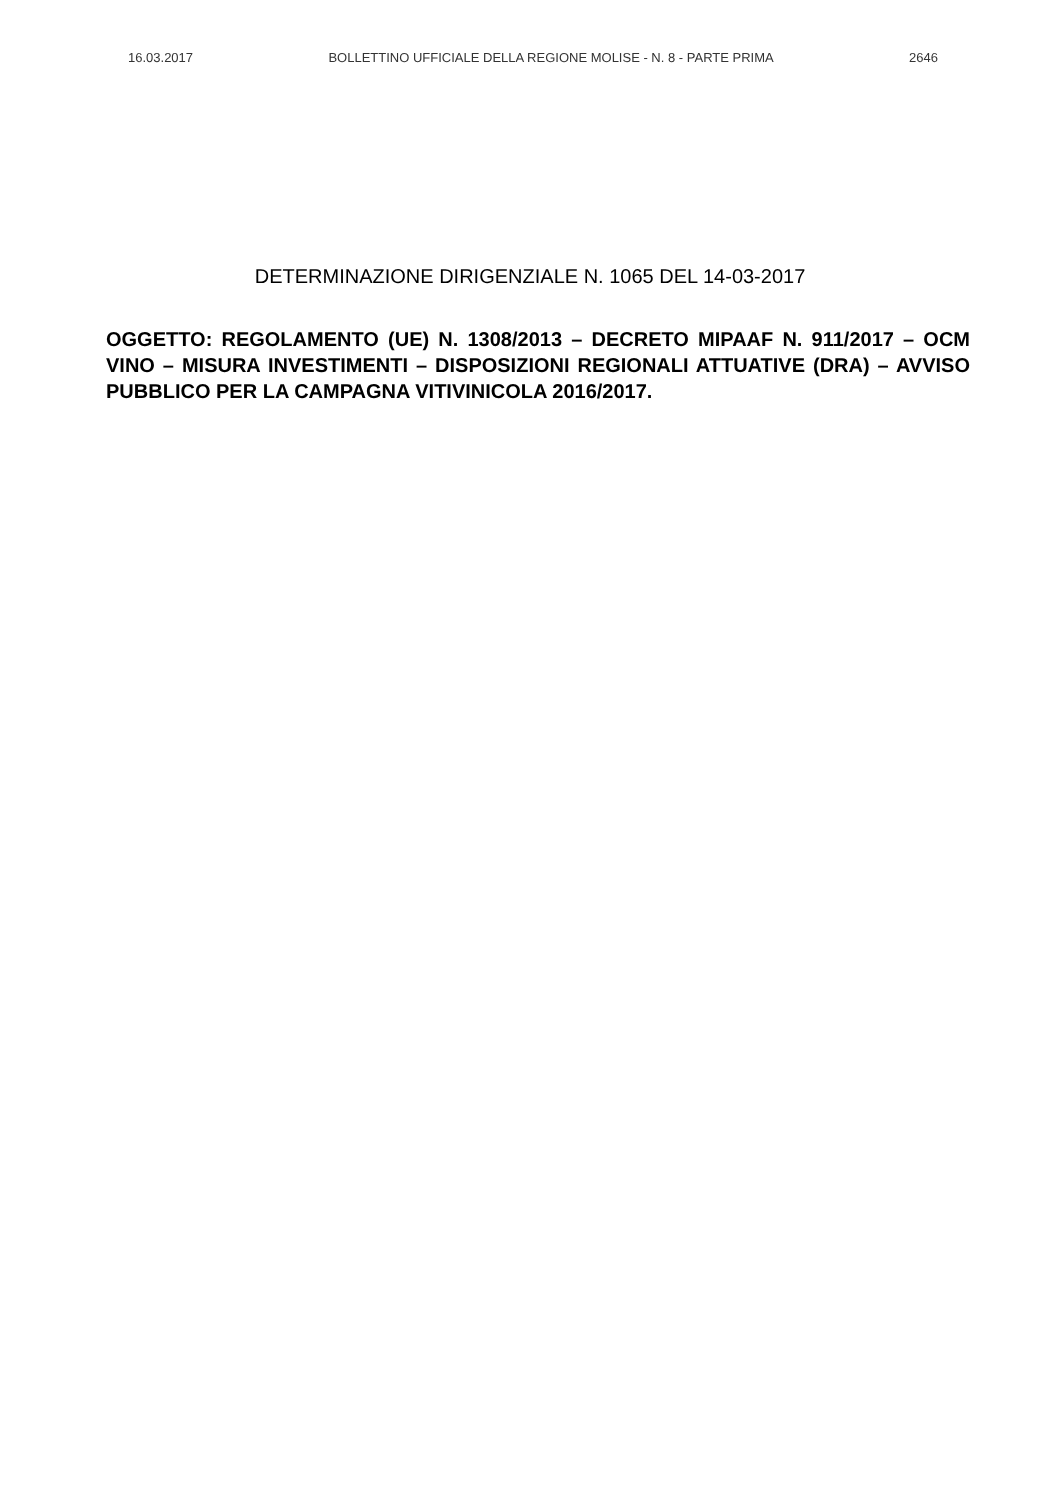16.03.2017 BOLLETTINO UFFICIALE DELLA REGIONE MOLISE - N. 8 - PARTE PRIMA 2646
DETERMINAZIONE DIRIGENZIALE N. 1065 DEL 14-03-2017
OGGETTO: REGOLAMENTO (UE) N. 1308/2013 – DECRETO MIPAAF N. 911/2017 – OCM VINO – MISURA INVESTIMENTI – DISPOSIZIONI REGIONALI ATTUATIVE (DRA) – AVVISO PUBBLICO PER LA CAMPAGNA VITIVINICOLA 2016/2017.